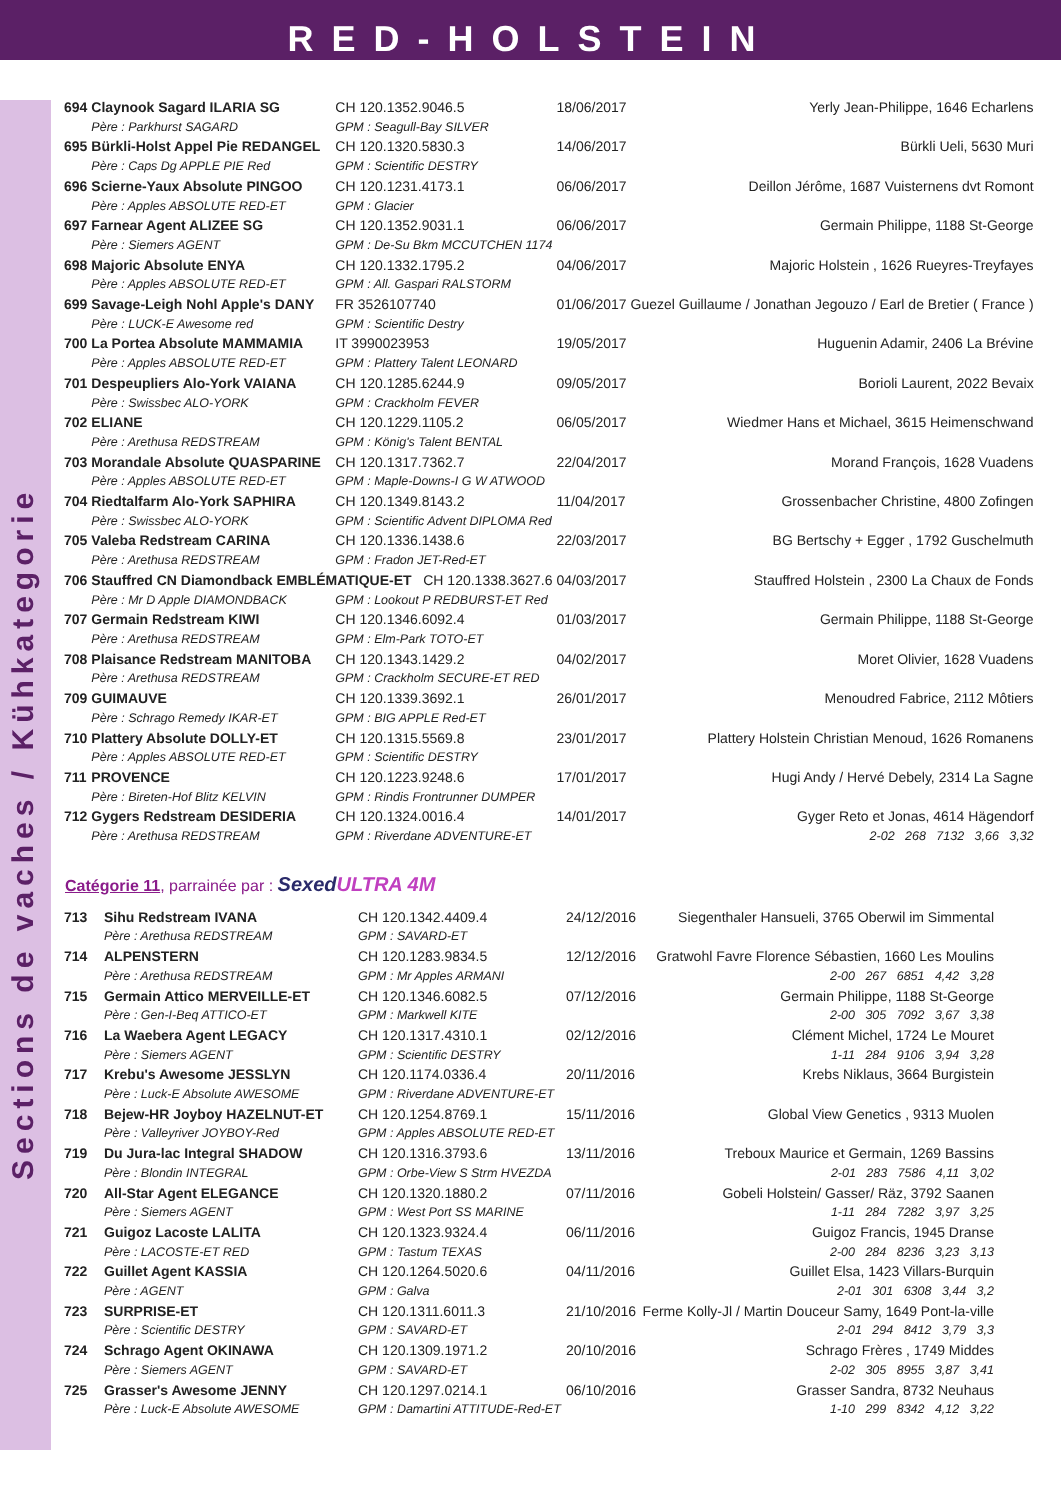RED-HOLSTEIN
Sections de vaches / Kühkategorie
| 694 | Claynook Sagard ILARIA SG | CH 120.1352.9046.5 | 18/06/2017 | Yerly Jean-Philippe, 1646 Echarlens |
| | Père : Parkhurst SAGARD | GPM : Seagull-Bay SILVER | | |
| 695 | Bürkli-Holst Appel Pie REDANGEL | CH 120.1320.5830.3 | 14/06/2017 | Bürkli Ueli, 5630 Muri |
| | Père : Caps Dg APPLE PIE Red | GPM : Scientific DESTRY | | |
| 696 | Scierne-Yaux Absolute PINGOO | CH 120.1231.4173.1 | 06/06/2017 | Deillon Jérôme, 1687 Vuisternens dvt Romont |
| | Père : Apples ABSOLUTE RED-ET | GPM : Glacier | | |
| 697 | Farnear Agent ALIZEE SG | CH 120.1352.9031.1 | 06/06/2017 | Germain Philippe, 1188 St-George |
| | Père : Siemers AGENT | GPM : De-Su Bkm MCCUTCHEN 1174 | | |
| 698 | Majoric Absolute ENYA | CH 120.1332.1795.2 | 04/06/2017 | Majoric Holstein , 1626 Rueyres-Treyfayes |
| | Père : Apples ABSOLUTE RED-ET | GPM : All. Gaspari RALSTORM | | |
| 699 | Savage-Leigh Nohl Apple's DANY | FR 3526107740 | 01/06/2017 | Guezel Guillaume / Jonathan Jegouzo / Earl de Bretier ( France ) |
| | Père : LUCK-E Awesome red | GPM : Scientific Destry | | |
| 700 | La Portea Absolute MAMMAMIA | IT 3990023953 | 19/05/2017 | Huguenin Adamir, 2406 La Brévine |
| | Père : Apples ABSOLUTE RED-ET | GPM : Plattery Talent LEONARD | | |
| 701 | Despeupliers Alo-York VAIANA | CH 120.1285.6244.9 | 09/05/2017 | Borioli Laurent, 2022 Bevaix |
| | Père : Swissbec ALO-YORK | GPM : Crackholm FEVER | | |
| 702 | ELIANE | CH 120.1229.1105.2 | 06/05/2017 | Wiedmer Hans et Michael, 3615 Heimenschwand |
| | Père : Arethusa REDSTREAM | GPM : König's Talent BENTAL | | |
| 703 | Morandale Absolute QUASPARINE | CH 120.1317.7362.7 | 22/04/2017 | Morand François, 1628 Vuadens |
| | Père : Apples ABSOLUTE RED-ET | GPM : Maple-Downs-I G W ATWOOD | | |
| 704 | Riedtalfarm Alo-York SAPHIRA | CH 120.1349.8143.2 | 11/04/2017 | Grossenbacher Christine, 4800 Zofingen |
| | Père : Swissbec ALO-YORK | GPM : Scientific Advent DIPLOMA Red | | |
| 705 | Valeba Redstream CARINA | CH 120.1336.1438.6 | 22/03/2017 | BG Bertschy + Egger , 1792 Guschelmuth |
| | Père : Arethusa REDSTREAM | GPM : Fradon JET-Red-ET | | |
| 706 | Stauffred CN Diamondback EMBLÉMATIQUE-ET CH 120.1338.3627.6 | | 04/03/2017 | Stauffred Holstein , 2300 La Chaux de Fonds |
| | Père : Mr D Apple DIAMONDBACK | GPM : Lookout P REDBURST-ET Red | | |
| 707 | Germain Redstream KIWI | CH 120.1346.6092.4 | 01/03/2017 | Germain Philippe, 1188 St-George |
| | Père : Arethusa REDSTREAM | GPM : Elm-Park TOTO-ET | | |
| 708 | Plaisance Redstream MANITOBA | CH 120.1343.1429.2 | 04/02/2017 | Moret Olivier, 1628 Vuadens |
| | Père : Arethusa REDSTREAM | GPM : Crackholm SECURE-ET RED | | |
| 709 | GUIMAUVE | CH 120.1339.3692.1 | 26/01/2017 | Menoudred Fabrice, 2112 Môtiers |
| | Père : Schrago Remedy IKAR-ET | GPM : BIG APPLE Red-ET | | |
| 710 | Plattery Absolute DOLLY-ET | CH 120.1315.5569.8 | 23/01/2017 | Plattery Holstein Christian Menoud, 1626 Romanens |
| | Père : Apples ABSOLUTE RED-ET | GPM : Scientific DESTRY | | |
| 711 | PROVENCE | CH 120.1223.9248.6 | 17/01/2017 | Hugi Andy / Hervé Debely, 2314 La Sagne |
| | Père : Bireten-Hof Blitz KELVIN | GPM : Rindis Frontrunner DUMPER | | |
| 712 | Gygers Redstream DESIDERIA | CH 120.1324.0016.4 | 14/01/2017 | Gyger Reto et Jonas, 4614 Hägendorf |
| | Père : Arethusa REDSTREAM | GPM : Riverdane ADVENTURE-ET | | 2-02 268 7132 3,66 3,32 |
Catégorie 11, parrainée par : SexedULTRA 4M
| 713 | Sihu Redstream IVANA | CH 120.1342.4409.4 | 24/12/2016 | Siegenthaler Hansueli, 3765 Oberwil im Simmental |
| | Père : Arethusa REDSTREAM | GPM : SAVARD-ET | | |
| 714 | ALPENSTERN | CH 120.1283.9834.5 | 12/12/2016 | Gratwohl Favre Florence Sébastien, 1660 Les Moulins |
| | Père : Arethusa REDSTREAM | GPM : Mr Apples ARMANI | | 2-00 267 6851 4,42 3,28 |
| 715 | Germain Attico MERVEILLE-ET | CH 120.1346.6082.5 | 07/12/2016 | Germain Philippe, 1188 St-George |
| | Père : Gen-I-Beq ATTICO-ET | GPM : Markwell KITE | | 2-00 305 7092 3,67 3,38 |
| 716 | La Waebera Agent LEGACY | CH 120.1317.4310.1 | 02/12/2016 | Clément Michel, 1724 Le Mouret |
| | Père : Siemers AGENT | GPM : Scientific DESTRY | | 1-11 284 9106 3,94 3,28 |
| 717 | Krebu's Awesome JESSLYN | CH 120.1174.0336.4 | 20/11/2016 | Krebs Niklaus, 3664 Burgistein |
| | Père : Luck-E Absolute AWESOME | GPM : Riverdane ADVENTURE-ET | | |
| 718 | Bejew-HR Joyboy HAZELNUT-ET | CH 120.1254.8769.1 | 15/11/2016 | Global View Genetics , 9313 Muolen |
| | Père : Valleyriver JOYBOY-Red | GPM : Apples ABSOLUTE RED-ET | | |
| 719 | Du Jura-lac Integral SHADOW | CH 120.1316.3793.6 | 13/11/2016 | Treboux Maurice et Germain, 1269 Bassins |
| | Père : Blondin INTEGRAL | GPM : Orbe-View S Strm HVEZDA | | 2-01 283 7586 4,11 3,02 |
| 720 | All-Star Agent ELEGANCE | CH 120.1320.1880.2 | 07/11/2016 | Gobeli Holstein/ Gasser/ Räz, 3792 Saanen |
| | Père : Siemers AGENT | GPM : West Port SS MARINE | | 1-11 284 7282 3,97 3,25 |
| 721 | Guigoz Lacoste LALITA | CH 120.1323.9324.4 | 06/11/2016 | Guigoz Francis, 1945 Dranse |
| | Père : LACOSTE-ET RED | GPM : Tastum TEXAS | | 2-00 284 8236 3,23 3,13 |
| 722 | Guillet Agent KASSIA | CH 120.1264.5020.6 | 04/11/2016 | Guillet Elsa, 1423 Villars-Burquin |
| | Père : AGENT | GPM : Galva | | 2-01 301 6308 3,44 3,2 |
| 723 | SURPRISE-ET | CH 120.1311.6011.3 | 21/10/2016 | Ferme Kolly-Jl / Martin Douceur Samy, 1649 Pont-la-ville |
| | Père : Scientific DESTRY | GPM : SAVARD-ET | | 2-01 294 8412 3,79 3,3 |
| 724 | Schrago Agent OKINAWA | CH 120.1309.1971.2 | 20/10/2016 | Schrago Frères , 1749 Middes |
| | Père : Siemers AGENT | GPM : SAVARD-ET | | 2-02 305 8955 3,87 3,41 |
| 725 | Grasser's Awesome JENNY | CH 120.1297.0214.1 | 06/10/2016 | Grasser Sandra, 8732 Neuhaus |
| | Père : Luck-E Absolute AWESOME | GPM : Damartini ATTITUDE-Red-ET | | 1-10 299 8342 4,12 3,22 |